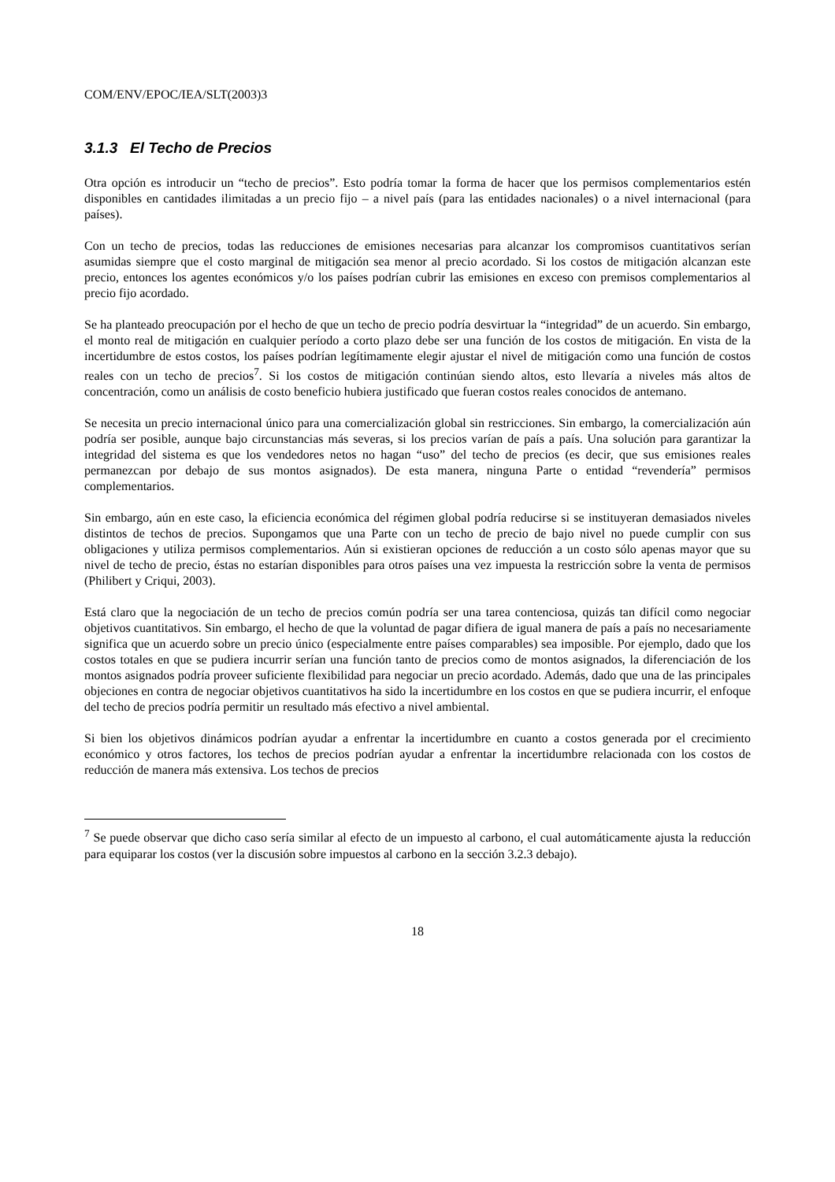COM/ENV/EPOC/IEA/SLT(2003)3
3.1.3 El Techo de Precios
Otra opción es introducir un “techo de precios”. Esto podría tomar la forma de hacer que los permisos complementarios estén disponibles en cantidades ilimitadas a un precio fijo – a nivel país (para las entidades nacionales) o a nivel internacional (para países).
Con un techo de precios, todas las reducciones de emisiones necesarias para alcanzar los compromisos cuantitativos serían asumidas siempre que el costo marginal de mitigación sea menor al precio acordado. Si los costos de mitigación alcanzan este precio, entonces los agentes económicos y/o los países podrían cubrir las emisiones en exceso con premisos complementarios al precio fijo acordado.
Se ha planteado preocupación por el hecho de que un techo de precio podría desvirtuar la “integridad” de un acuerdo. Sin embargo, el monto real de mitigación en cualquier período a corto plazo debe ser una función de los costos de mitigación. En vista de la incertidumbre de estos costos, los países podrían legítimamente elegir ajustar el nivel de mitigación como una función de costos reales con un techo de precios<sup>7</sup>. Si los costos de mitigación continúan siendo altos, esto llevaría a niveles más altos de concentración, como un análisis de costo beneficio hubiera justificado que fueran costos reales conocidos de antemano.
Se necesita un precio internacional único para una comercialización global sin restricciones. Sin embargo, la comercialización aún podría ser posible, aunque bajo circunstancias más severas, si los precios varían de país a país. Una solución para garantizar la integridad del sistema es que los vendedores netos no hagan “uso” del techo de precios (es decir, que sus emisiones reales permanezcan por debajo de sus montos asignados). De esta manera, ninguna Parte o entidad “revendería” permisos complementarios.
Sin embargo, aún en este caso, la eficiencia económica del régimen global podría reducirse si se instituyeran demasiados niveles distintos de techos de precios. Supongamos que una Parte con un techo de precio de bajo nivel no puede cumplir con sus obligaciones y utiliza permisos complementarios. Aún si existieran opciones de reducción a un costo sólo apenas mayor que su nivel de techo de precio, éstas no estarían disponibles para otros países una vez impuesta la restricción sobre la venta de permisos (Philibert y Criqui, 2003).
Está claro que la negociación de un techo de precios común podría ser una tarea contenciosa, quizás tan difícil como negociar objetivos cuantitativos. Sin embargo, el hecho de que la voluntad de pagar difiera de igual manera de país a país no necesariamente significa que un acuerdo sobre un precio único (especialmente entre países comparables) sea imposible. Por ejemplo, dado que los costos totales en que se pudiera incurrir serían una función tanto de precios como de montos asignados, la diferenciación de los montos asignados podría proveer suficiente flexibilidad para negociar un precio acordado. Además, dado que una de las principales objeciones en contra de negociar objetivos cuantitativos ha sido la incertidumbre en los costos en que se pudiera incurrir, el enfoque del techo de precios podría permitir un resultado más efectivo a nivel ambiental.
Si bien los objetivos dinámicos podrían ayudar a enfrentar la incertidumbre en cuanto a costos generada por el crecimiento económico y otros factores, los techos de precios podrían ayudar a enfrentar la incertidumbre relacionada con los costos de reducción de manera más extensiva. Los techos de precios
<sup>7</sup> Se puede observar que dicho caso sería similar al efecto de un impuesto al carbono, el cual automáticamente ajusta la reducción para equiparar los costos (ver la discusión sobre impuestos al carbono en la sección 3.2.3 debajo).
18